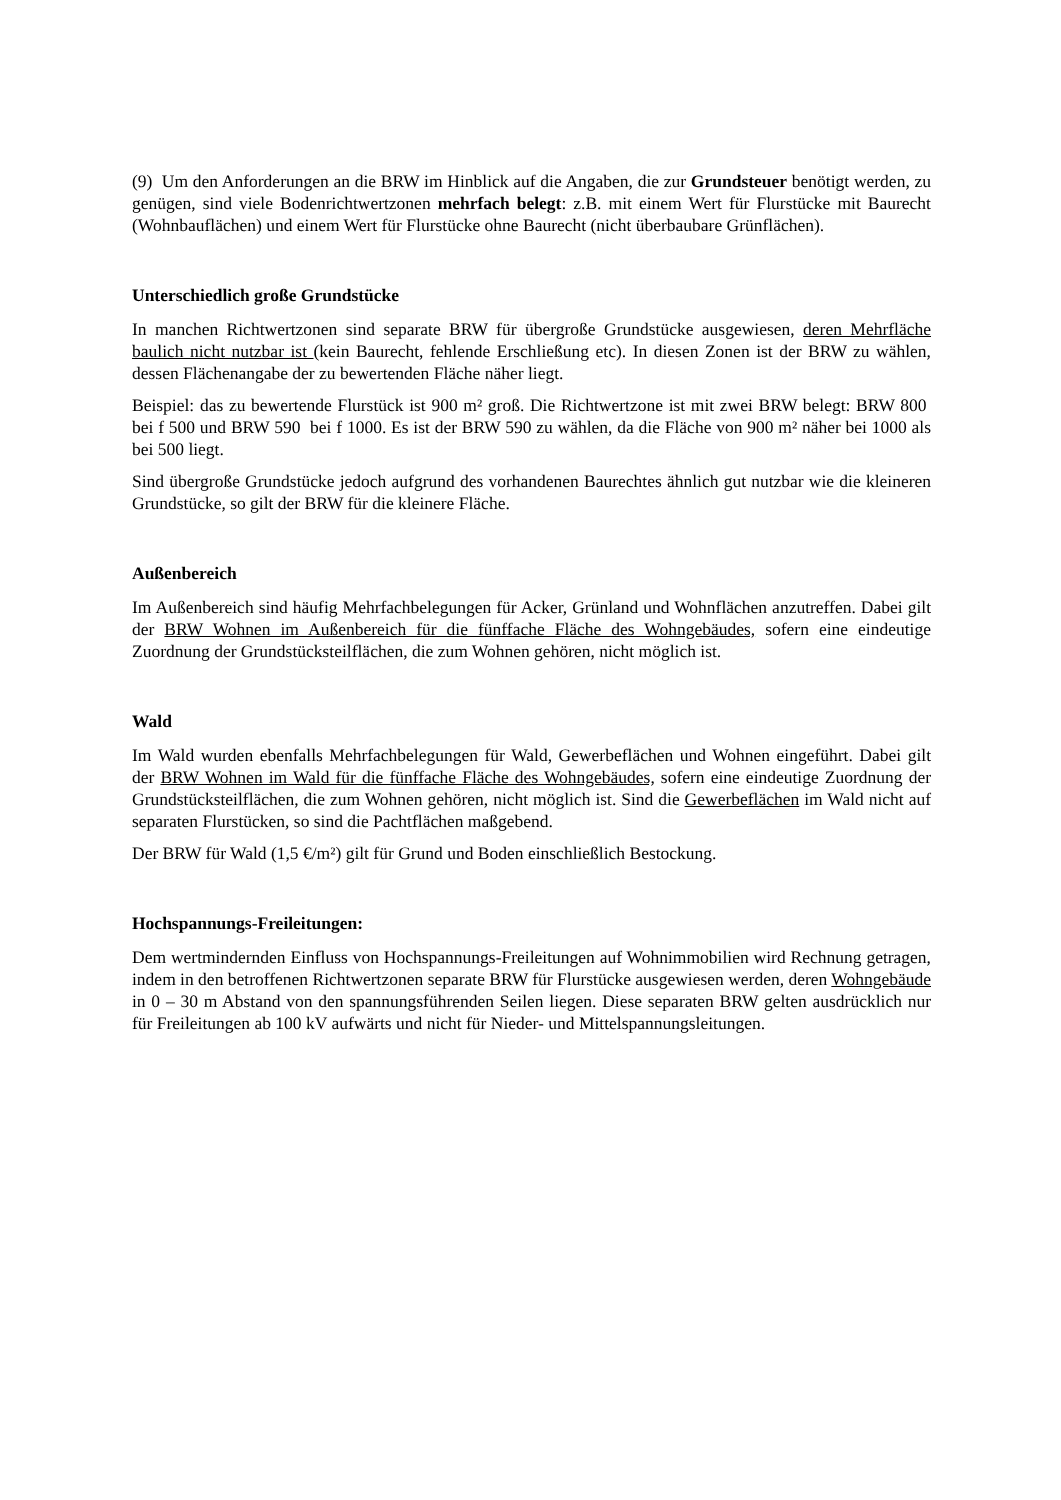(9) Um den Anforderungen an die BRW im Hinblick auf die Angaben, die zur Grundsteuer benötigt werden, zu genügen, sind viele Bodenrichtwertzonen mehrfach belegt: z.B. mit einem Wert für Flurstücke mit Baurecht (Wohnbauflächen) und einem Wert für Flurstücke ohne Baurecht (nicht überbaubare Grünflächen).
Unterschiedlich große Grundstücke
In manchen Richtwertzonen sind separate BRW für übergroße Grundstücke ausgewiesen, deren Mehrfläche baulich nicht nutzbar ist (kein Baurecht, fehlende Erschließung etc). In diesen Zonen ist der BRW zu wählen, dessen Flächenangabe der zu bewertenden Fläche näher liegt.
Beispiel: das zu bewertende Flurstück ist 900 m² groß. Die Richtwertzone ist mit zwei BRW belegt: BRW 800 bei f 500 und BRW 590 bei f 1000. Es ist der BRW 590 zu wählen, da die Fläche von 900 m² näher bei 1000 als bei 500 liegt.
Sind übergroße Grundstücke jedoch aufgrund des vorhandenen Baurechtes ähnlich gut nutzbar wie die kleineren Grundstücke, so gilt der BRW für die kleinere Fläche.
Außenbereich
Im Außenbereich sind häufig Mehrfachbelegungen für Acker, Grünland und Wohnflächen anzutreffen. Dabei gilt der BRW Wohnen im Außenbereich für die fünffache Fläche des Wohngebäudes, sofern eine eindeutige Zuordnung der Grundstücksteilflächen, die zum Wohnen gehören, nicht möglich ist.
Wald
Im Wald wurden ebenfalls Mehrfachbelegungen für Wald, Gewerbeflächen und Wohnen eingeführt. Dabei gilt der BRW Wohnen im Wald für die fünffache Fläche des Wohngebäudes, sofern eine eindeutige Zuordnung der Grundstücksteilflächen, die zum Wohnen gehören, nicht möglich ist. Sind die Gewerbeflächen im Wald nicht auf separaten Flurstücken, so sind die Pachtflächen maßgebend.
Der BRW für Wald (1,5 €/m²) gilt für Grund und Boden einschließlich Bestockung.
Hochspannungs-Freileitungen:
Dem wertmindernden Einfluss von Hochspannungs-Freileitungen auf Wohnimmobilien wird Rechnung getragen, indem in den betroffenen Richtwertzonen separate BRW für Flurstücke ausgewiesen werden, deren Wohngebäude in 0 – 30 m Abstand von den spannungsführenden Seilen liegen. Diese separaten BRW gelten ausdrücklich nur für Freileitungen ab 100 kV aufwärts und nicht für Nieder- und Mittelspannungsleitungen.